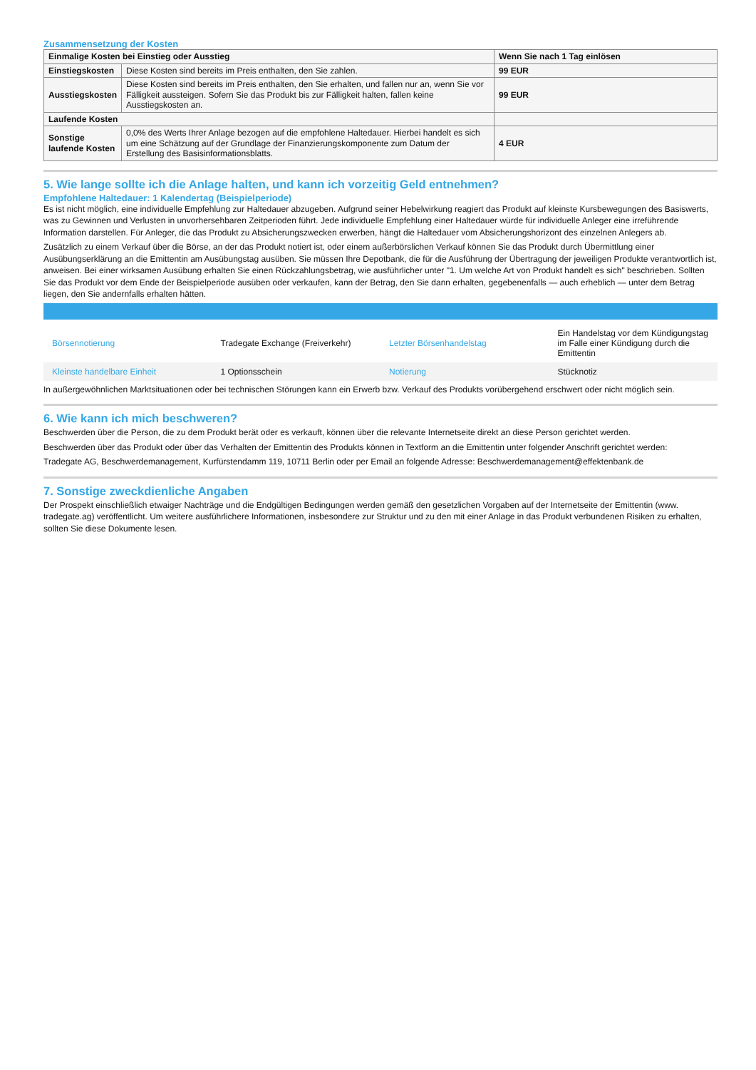Zusammensetzung der Kosten
| Einmalige Kosten bei Einstieg oder Ausstieg | | Wenn Sie nach 1 Tag einlösen |
| --- | --- | --- |
| Einstiegskosten | Diese Kosten sind bereits im Preis enthalten, den Sie zahlen. | 99 EUR |
| Ausstiegskosten | Diese Kosten sind bereits im Preis enthalten, den Sie erhalten, und fallen nur an, wenn Sie vor Fälligkeit aussteigen. Sofern Sie das Produkt bis zur Fälligkeit halten, fallen keine Ausstiegskosten an. | 99 EUR |
| Laufende Kosten | | |
| Sonstige laufende Kosten | 0,0% des Werts Ihrer Anlage bezogen auf die empfohlene Haltedauer. Hierbei handelt es sich um eine Schätzung auf der Grundlage der Finanzierungskomponente zum Datum der Erstellung des Basisinformationsblatts. | 4 EUR |
5. Wie lange sollte ich die Anlage halten, und kann ich vorzeitig Geld entnehmen?
Empfohlene Haltedauer: 1 Kalendertag (Beispielperiode)
Es ist nicht möglich, eine individuelle Empfehlung zur Haltedauer abzugeben. Aufgrund seiner Hebelwirkung reagiert das Produkt auf kleinste Kursbewegungen des Basiswerts, was zu Gewinnen und Verlusten in unvorhersehbaren Zeitperioden führt. Jede individuelle Empfehlung einer Haltedauer würde für individuelle Anleger eine irreführende Information darstellen. Für Anleger, die das Produkt zu Absicherungszwecken erwerben, hängt die Haltedauer vom Absicherungshorizont des einzelnen Anlegers ab.
Zusätzlich zu einem Verkauf über die Börse, an der das Produkt notiert ist, oder einem außerbörslichen Verkauf können Sie das Produkt durch Übermittlung einer Ausübungserklärung an die Emittentin am Ausübungstag ausüben. Sie müssen Ihre Depotbank, die für die Ausführung der Übertragung der jeweiligen Produkte verantwortlich ist, anweisen. Bei einer wirksamen Ausübung erhalten Sie einen Rückzahlungsbetrag, wie ausführlicher unter "1. Um welche Art von Produkt handelt es sich" beschrieben. Sollten Sie das Produkt vor dem Ende der Beispielperiode ausüben oder verkaufen, kann der Betrag, den Sie dann erhalten, gegebenenfalls — auch erheblich — unter dem Betrag liegen, den Sie andernfalls erhalten hätten.
| Börsennotierung | Tradegate Exchange (Freiverkehr) | Letzter Börsenhandelstag | Ein Handelstag vor dem Kündigungstag im Falle einer Kündigung durch die Emittentin |
| Kleinste handelbare Einheit | 1 Optionsschein | Notierung | Stücknotiz |
In außergewöhnlichen Marktsituationen oder bei technischen Störungen kann ein Erwerb bzw. Verkauf des Produkts vorübergehend erschwert oder nicht möglich sein.
6. Wie kann ich mich beschweren?
Beschwerden über die Person, die zu dem Produkt berät oder es verkauft, können über die relevante Internetseite direkt an diese Person gerichtet werden.
Beschwerden über das Produkt oder über das Verhalten der Emittentin des Produkts können in Textform an die Emittentin unter folgender Anschrift gerichtet werden:
Tradegate AG, Beschwerdemanagement, Kurfürstendamm 119, 10711 Berlin oder per Email an folgende Adresse: Beschwerdemanagement@effektenbank.de
7. Sonstige zweckdienliche Angaben
Der Prospekt einschließlich etwaiger Nachträge und die Endgültigen Bedingungen werden gemäß den gesetzlichen Vorgaben auf der Internetseite der Emittentin (www. tradegate.ag) veröffentlicht. Um weitere ausführlichere Informationen, insbesondere zur Struktur und zu den mit einer Anlage in das Produkt verbundenen Risiken zu erhalten, sollten Sie diese Dokumente lesen.